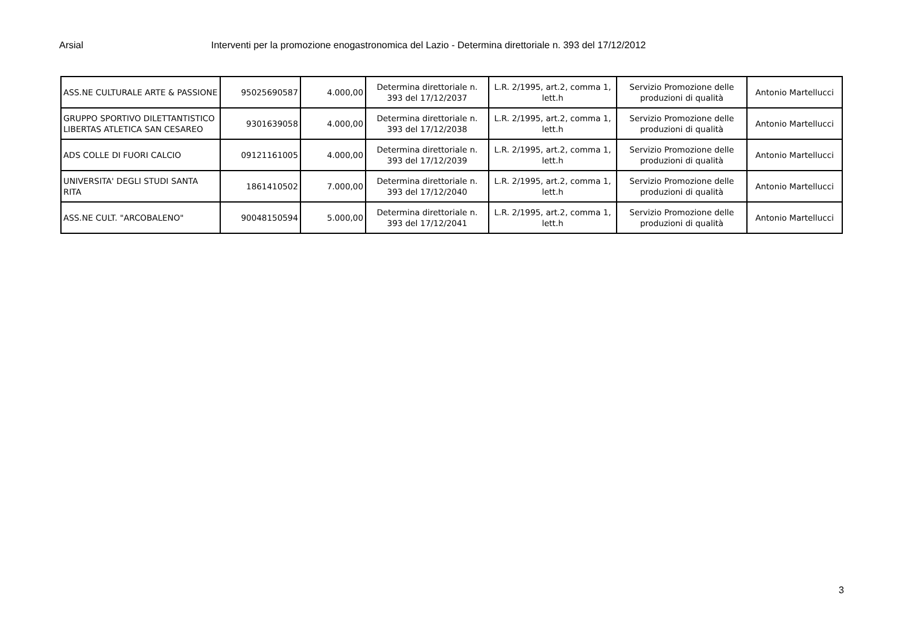Arsial Interventi per la promozione enogastronomica del Lazio - Determina direttoriale n. 393 del 17/12/2012
| ASS.NE CULTURALE ARTE & PASSIONE | 95025690587 | 4.000,00 | Determina direttoriale n. 393 del 17/12/2037 | L.R. 2/1995, art.2, comma 1, lett.h | Servizio Promozione delle produzioni di qualità | Antonio Martellucci |
| GRUPPO SPORTIVO DILETTANTISTICO LIBERTAS ATLETICA SAN CESAREO | 9301639058 | 4.000,00 | Determina direttoriale n. 393 del 17/12/2038 | L.R. 2/1995, art.2, comma 1, lett.h | Servizio Promozione delle produzioni di qualità | Antonio Martellucci |
| ADS COLLE DI FUORI CALCIO | 09121161005 | 4.000,00 | Determina direttoriale n. 393 del 17/12/2039 | L.R. 2/1995, art.2, comma 1, lett.h | Servizio Promozione delle produzioni di qualità | Antonio Martellucci |
| UNIVERSITA' DEGLI STUDI SANTA RITA | 1861410502 | 7.000,00 | Determina direttoriale n. 393 del 17/12/2040 | L.R. 2/1995, art.2, comma 1, lett.h | Servizio Promozione delle produzioni di qualità | Antonio Martellucci |
| ASS.NE CULT. "ARCOBALENO" | 90048150594 | 5.000,00 | Determina direttoriale n. 393 del 17/12/2041 | L.R. 2/1995, art.2, comma 1, lett.h | Servizio Promozione delle produzioni di qualità | Antonio Martellucci |
3